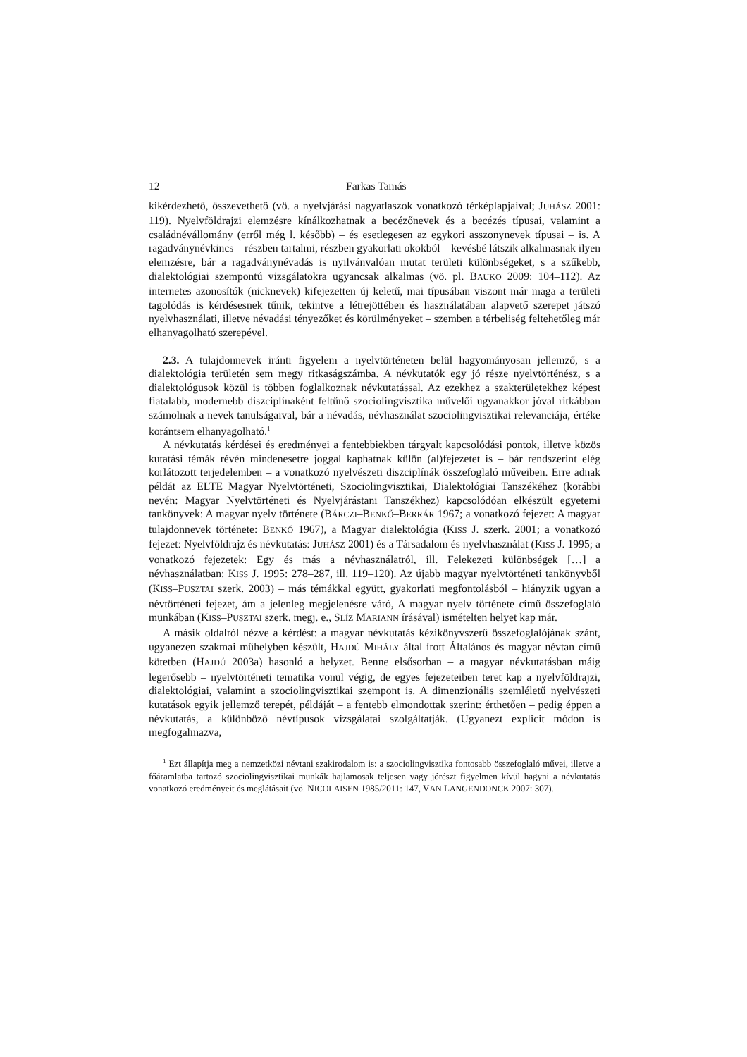12 Farkas Tamás
kikérdezhető, összevethető (vö. a nyelvjárási nagyatlaszok vonatkozó térképlapjaival; JUHÁSZ 2001: 119). Nyelvföldrajzi elemzésre kínálkozhatnak a becézőnevek és a becézés típusai, valamint a családnévállomány (erről még l. később) – és esetlegesen az egykori asszonynevek típusai – is. A ragadványnévkincs – részben tartalmi, részben gyakorlati okokból – kevésbé látszik alkalmasnak ilyen elemzésre, bár a ragadványnévadás is nyilvánvalóan mutat területi különbségeket, s a szűkebb, dialektológiai szempontú vizsgálatokra ugyancsak alkalmas (vö. pl. BAUKO 2009: 104–112). Az internetes azonosítók (nicknevek) kifejezetten új keletű, mai típusában viszont már maga a területi tagolódás is kérdésesnek tűnik, tekintve a létrejöttében és használatában alapvető szerepet játszó nyelvhasználati, illetve névadási tényezőket és körülményeket – szemben a térbeliség feltehetőleg már elhanyagolható szerepével.
2.3. A tulajdonnevek iránti figyelem a nyelvtörténeten belül hagyományosan jellemző, s a dialektológia területén sem megy ritkaságszámba. A névkutatók egy jó része nyelvtörténész, s a dialektológusok közül is többen foglalkoznak névkutatással. Az ezekhez a szakterületekhez képest fiatalabb, modernebb diszciplínaként feltűnő szociolingvisztika művelői ugyanakkor jóval ritkábban számolnak a nevek tanulságaival, bár a névadás, névhasználat szociolingvisztikai relevanciája, értéke korántsem elhanyagolható.<sup>1</sup>
A névkutatás kérdései és eredményei a fentebbiekben tárgyalt kapcsolódási pontok, illetve közös kutatási témák révén mindenesetre joggal kaphatnak külön (al)fejezetet is – bár rendszerint elég korlátozott terjedelemben – a vonatkozó nyelvészeti diszciplínák összefoglaló műveiben. Erre adnak példát az ELTE Magyar Nyelvtörténeti, Szociolingvisztikai, Dialektológiai Tanszékéhez (korábbi nevén: Magyar Nyelvtörténeti és Nyelvjárástani Tanszékhez) kapcsolódóan elkészült egyetemi tankönyvek: A magyar nyelv története (BÁRCZI–BENKŐ–BERRÁR 1967; a vonatkozó fejezet: A magyar tulajdonnevek története: BENKŐ 1967), a Magyar dialektológia (KISS J. szerk. 2001; a vonatkozó fejezet: Nyelvföldrajz és névkutatás: JUHÁSZ 2001) és a Társadalom és nyelvhasználat (KISS J. 1995; a vonatkozó fejezetek: Egy és más a névhasználatról, ill. Felekezeti különbségek […] a névhasználatban: KISS J. 1995: 278–287, ill. 119–120). Az újabb magyar nyelvtörténeti tankönyvből (KISS–PUSZTAI szerk. 2003) – más témákkal együtt, gyakorlati megfontolásból – hiányzik ugyan a névtörténeti fejezet, ám a jelenleg megjelenésre váró, A magyar nyelv története című összefoglaló munkában (KISS–PUSZTAI szerk. megj. e., SLÍZ MARIANN írásával) ismételten helyet kap már.
A másik oldalról nézve a kérdést: a magyar névkutatás kézikönyvszerű összefoglalójának szánt, ugyanezen szakmai műhelyben készült, HAJDÚ MIHÁLY által írott Általános és magyar névtan című kötetben (HAJDÚ 2003a) hasonló a helyzet. Benne elsősorban – a magyar névkutatásban máig legerősebb – nyelvtörténeti tematika vonul végig, de egyes fejezeteiben teret kap a nyelvföldrajzi, dialektológiai, valamint a szociolingvisztikai szempont is. A dimenzionális szemléletű nyelvészeti kutatások egyik jellemző terepét, példáját – a fentebb elmondottak szerint: érthetően – pedig éppen a névkutatás, a különböző névtípusok vizsgálatai szolgáltatják. (Ugyanezt explicit módon is megfogalmazva,
<sup>1</sup> Ezt állapítja meg a nemzetközi névtani szakirodalom is: a szociolingvisztika fontosabb összefoglaló művei, illetve a főáramlatba tartozó szociolingvisztikai munkák hajlamosak teljesen vagy jórészt figyelmen kívül hagyni a névkutatás vonatkozó eredményeit és meglátásait (vö. NICOLAISEN 1985/2011: 147, VAN LANGENDONCK 2007: 307).